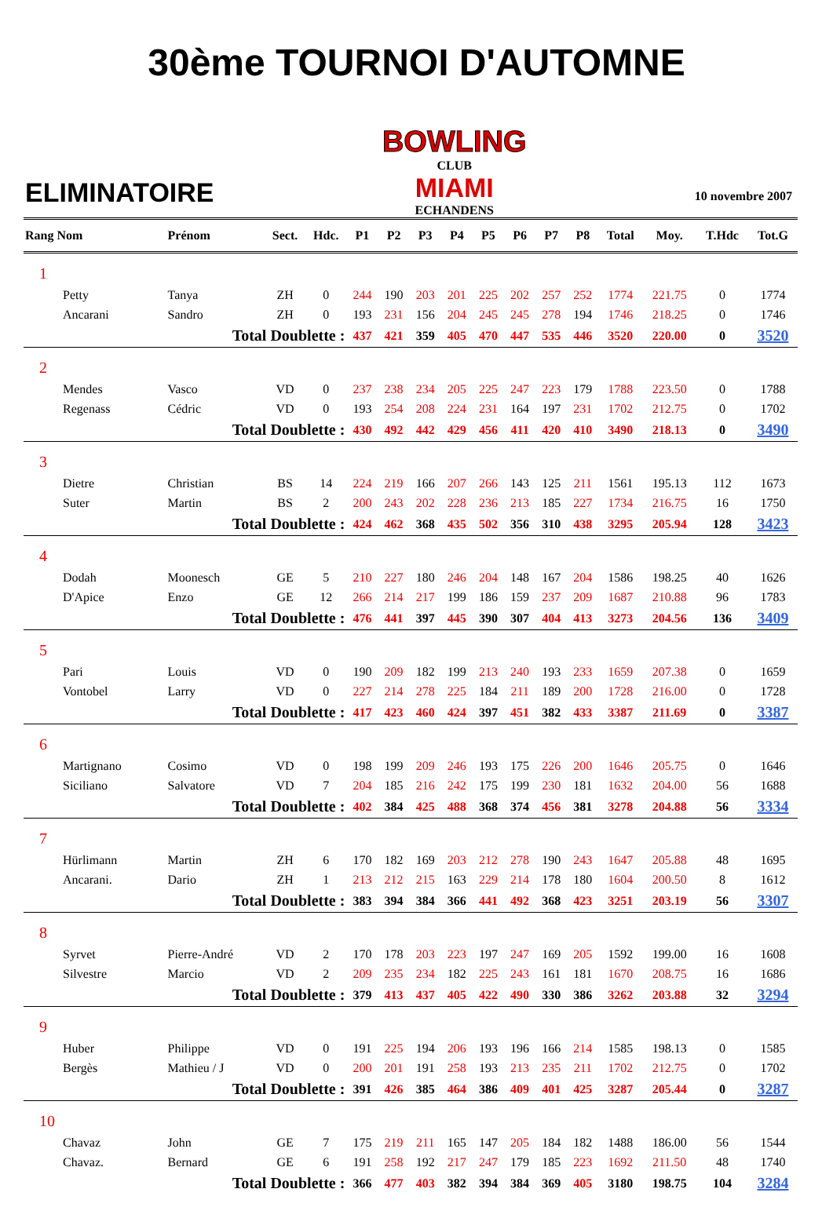30ème TOURNOI D'AUTOMNE
ELIMINATOIRE
BOWLING
CLUB
MIAMI
ECHANDENS
10 novembre 2007
| Rang Nom | Prénom | Sect. | Hdc. | P1 | P2 | P3 | P4 | P5 | P6 | P7 | P8 | Total | Moy. | T.Hdc | Tot.G |
| --- | --- | --- | --- | --- | --- | --- | --- | --- | --- | --- | --- | --- | --- | --- | --- |
| 1 | | | | | | | | | | | | | | | |
| Petty | Tanya | ZH | 0 | 244 | 190 | 203 | 201 | 225 | 202 | 257 | 252 | 1774 | 221.75 | 0 | 1774 |
| Ancarani | Sandro | ZH | 0 | 193 | 231 | 156 | 204 | 245 | 245 | 278 | 194 | 1746 | 218.25 | 0 | 1746 |
| | Total Doublette : | | | 437 | 421 | 359 | 405 | 470 | 447 | 535 | 446 | 3520 | 220.00 | 0 | 3520 |
| 2 | | | | | | | | | | | | | | | |
| Mendes | Vasco | VD | 0 | 237 | 238 | 234 | 205 | 225 | 247 | 223 | 179 | 1788 | 223.50 | 0 | 1788 |
| Regenass | Cédric | VD | 0 | 193 | 254 | 208 | 224 | 231 | 164 | 197 | 231 | 1702 | 212.75 | 0 | 1702 |
| | Total Doublette : | | | 430 | 492 | 442 | 429 | 456 | 411 | 420 | 410 | 3490 | 218.13 | 0 | 3490 |
| 3 | | | | | | | | | | | | | | | |
| Dietre | Christian | BS | 14 | 224 | 219 | 166 | 207 | 266 | 143 | 125 | 211 | 1561 | 195.13 | 112 | 1673 |
| Suter | Martin | BS | 2 | 200 | 243 | 202 | 228 | 236 | 213 | 185 | 227 | 1734 | 216.75 | 16 | 1750 |
| | Total Doublette : | | | 424 | 462 | 368 | 435 | 502 | 356 | 310 | 438 | 3295 | 205.94 | 128 | 3423 |
| 4 | | | | | | | | | | | | | | | |
| Dodah | Moonesch | GE | 5 | 210 | 227 | 180 | 246 | 204 | 148 | 167 | 204 | 1586 | 198.25 | 40 | 1626 |
| D'Apice | Enzo | GE | 12 | 266 | 214 | 217 | 199 | 186 | 159 | 237 | 209 | 1687 | 210.88 | 96 | 1783 |
| | Total Doublette : | | | 476 | 441 | 397 | 445 | 390 | 307 | 404 | 413 | 3273 | 204.56 | 136 | 3409 |
| 5 | | | | | | | | | | | | | | | |
| Pari | Louis | VD | 0 | 190 | 209 | 182 | 199 | 213 | 240 | 193 | 233 | 1659 | 207.38 | 0 | 1659 |
| Vontobel | Larry | VD | 0 | 227 | 214 | 278 | 225 | 184 | 211 | 189 | 200 | 1728 | 216.00 | 0 | 1728 |
| | Total Doublette : | | | 417 | 423 | 460 | 424 | 397 | 451 | 382 | 433 | 3387 | 211.69 | 0 | 3387 |
| 6 | | | | | | | | | | | | | | | |
| Martignano | Cosimo | VD | 0 | 198 | 199 | 209 | 246 | 193 | 175 | 226 | 200 | 1646 | 205.75 | 0 | 1646 |
| Siciliano | Salvatore | VD | 7 | 204 | 185 | 216 | 242 | 175 | 199 | 230 | 181 | 1632 | 204.00 | 56 | 1688 |
| | Total Doublette : | | | 402 | 384 | 425 | 488 | 368 | 374 | 456 | 381 | 3278 | 204.88 | 56 | 3334 |
| 7 | | | | | | | | | | | | | | | |
| Hürlimann | Martin | ZH | 6 | 170 | 182 | 169 | 203 | 212 | 278 | 190 | 243 | 1647 | 205.88 | 48 | 1695 |
| Ancarani. | Dario | ZH | 1 | 213 | 212 | 215 | 163 | 229 | 214 | 178 | 180 | 1604 | 200.50 | 8 | 1612 |
| | Total Doublette : | | | 383 | 394 | 384 | 366 | 441 | 492 | 368 | 423 | 3251 | 203.19 | 56 | 3307 |
| 8 | | | | | | | | | | | | | | | |
| Syrvet | Pierre-André | VD | 2 | 170 | 178 | 203 | 223 | 197 | 247 | 169 | 205 | 1592 | 199.00 | 16 | 1608 |
| Silvestre | Marcio | VD | 2 | 209 | 235 | 234 | 182 | 225 | 243 | 161 | 181 | 1670 | 208.75 | 16 | 1686 |
| | Total Doublette : | | | 379 | 413 | 437 | 405 | 422 | 490 | 330 | 386 | 3262 | 203.88 | 32 | 3294 |
| 9 | | | | | | | | | | | | | | | |
| Huber | Philippe | VD | 0 | 191 | 225 | 194 | 206 | 193 | 196 | 166 | 214 | 1585 | 198.13 | 0 | 1585 |
| Bergès | Mathieu / J | VD | 0 | 200 | 201 | 191 | 258 | 193 | 213 | 235 | 211 | 1702 | 212.75 | 0 | 1702 |
| | Total Doublette : | | | 391 | 426 | 385 | 464 | 386 | 409 | 401 | 425 | 3287 | 205.44 | 0 | 3287 |
| 10 | | | | | | | | | | | | | | | |
| Chavaz | John | GE | 7 | 175 | 219 | 211 | 165 | 147 | 205 | 184 | 182 | 1488 | 186.00 | 56 | 1544 |
| Chavaz. | Bernard | GE | 6 | 191 | 258 | 192 | 217 | 247 | 179 | 185 | 223 | 1692 | 211.50 | 48 | 1740 |
| | Total Doublette : | | | 366 | 477 | 403 | 382 | 394 | 384 | 369 | 405 | 3180 | 198.75 | 104 | 3284 |